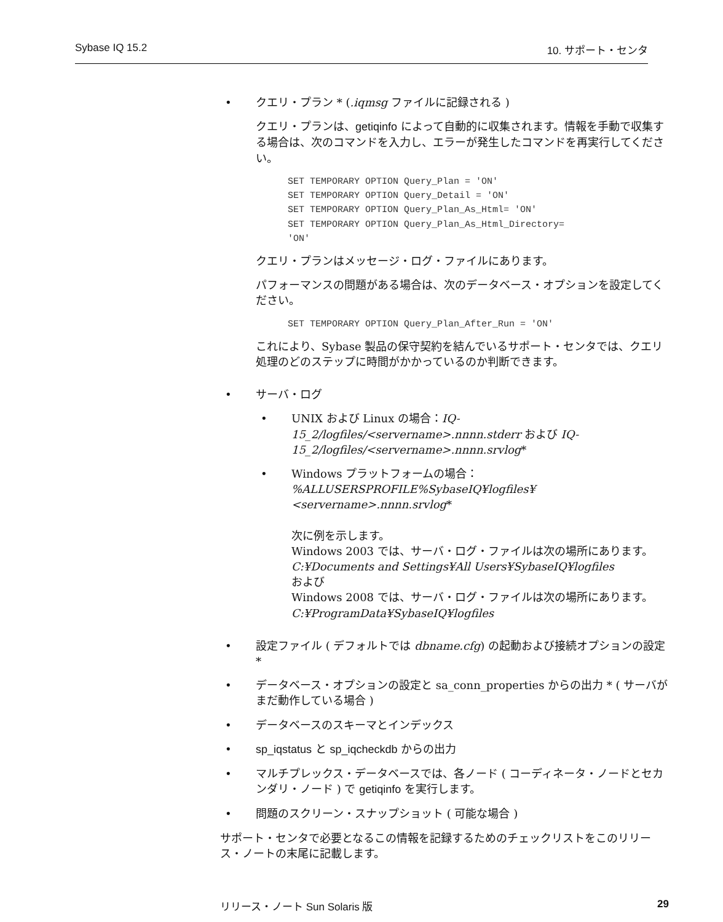Sybase IQ 15.2 10. サポート・センタ
• クエリ・プラン * (.iqmsg ファイルに記録される )
クエリ・プランは、getiqinfo によって自動的に収集されます。情報を手動で収集する場合は、次のコマンドを入力し、エラーが発生したコマンドを再実行してください。
SET TEMPORARY OPTION Query_Plan = 'ON' SET TEMPORARY OPTION Query_Detail = 'ON' SET TEMPORARY OPTION Query_Plan_As_Html= 'ON' SET TEMPORARY OPTION Query_Plan_As_Html_Directory= 'ON'
クエリ・プランはメッセージ・ログ・ファイルにあります。
パフォーマンスの問題がある場合は、次のデータベース・オプションを設定してください。
SET TEMPORARY OPTION Query_Plan_After_Run = 'ON'
これにより、Sybase 製品の保守契約を結んでいるサポート・センタでは、クエリ処理のどのステップに時間がかかっているのか判断できます。
• サーバ・ログ
• UNIX および Linux の場合：IQ-15_2/logfiles/<servername>.nnnn.stderr および IQ-15_2/logfiles/<servername>.nnnn.srvlog*
• Windows プラットフォームの場合：
%ALLUSERSPROFILE%SybaseIQ¥logfiles¥
<servername>.nnnn.srvlog*
次に例を示します。
Windows 2003 では、サーバ・ログ・ファイルは次の場所にあります。
C:¥Documents and Settings¥All Users¥SybaseIQ¥logfiles
および
Windows 2008 では、サーバ・ログ・ファイルは次の場所にあります。
C:¥ProgramData¥SybaseIQ¥logfiles
• 設定ファイル ( デフォルトでは dbname.cfg) の起動および接続オプションの設定 *
• データベース・オプションの設定と sa_conn_properties からの出力 * ( サーバがまだ動作している場合 )
• データベースのスキーマとインデックス
• sp_iqstatus と sp_iqcheckdb からの出力
• マルチプレックス・データベースでは、各ノード ( コーディネータ・ノードとセカンダリ・ノード ) で getiqinfo を実行します。
• 問題のスクリーン・スナップショット ( 可能な場合 )
サポート・センタで必要となるこの情報を記録するためのチェックリストをこのリリース・ノートの末尾に記載します。
リリース・ノート Sun Solaris 版 29